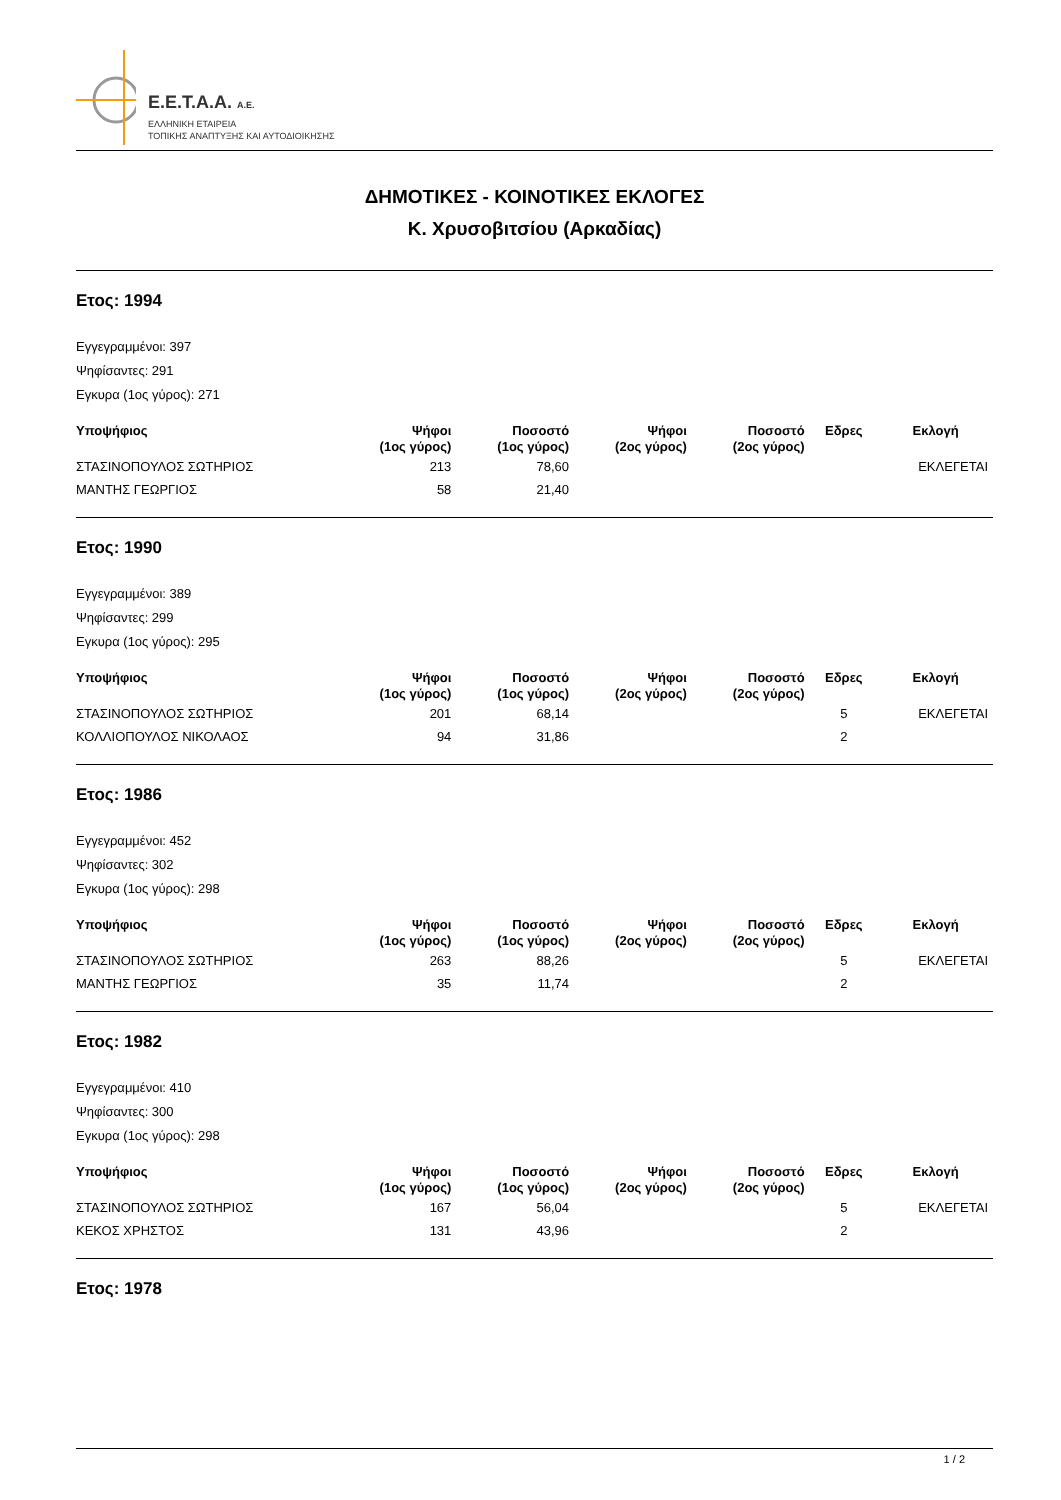E.E.T.A.A. A.E.
ΕΛΛΗΝΙΚΗ ΕΤΑΙΡΕΙΑ
ΤΟΠΙΚΗΣ ΑΝΑΠΤΥΞΗΣ ΚΑΙ ΑΥΤΟΔΙΟΙΚΗΣΗΣ
ΔΗΜΟΤΙΚΕΣ - ΚΟΙΝΟΤΙΚΕΣ ΕΚΛΟΓΕΣ
Κ. Χρυσοβιτσίου (Αρκαδίας)
Ετος: 1994
Εγγεγραμμένοι: 397
Ψηφίσαντες: 291
Εγκυρα (1ος γύρος): 271
| Υποψήφιος | Ψήφοι (1ος γύρος) | Ποσοστό (1ος γύρος) | Ψήφοι (2ος γύρος) | Ποσοστό (2ος γύρος) | Εδρες | Εκλογή |
| --- | --- | --- | --- | --- | --- | --- |
| ΣΤΑΣΙΝΟΠΟΥΛΟΣ ΣΩΤΗΡΙΟΣ | 213 | 78,60 | | | | ΕΚΛΕΓΕΤΑΙ |
| ΜΑΝΤΗΣ ΓΕΩΡΓΙΟΣ | 58 | 21,40 | | | | |
Ετος: 1990
Εγγεγραμμένοι: 389
Ψηφίσαντες: 299
Εγκυρα (1ος γύρος): 295
| Υποψήφιος | Ψήφοι (1ος γύρος) | Ποσοστό (1ος γύρος) | Ψήφοι (2ος γύρος) | Ποσοστό (2ος γύρος) | Εδρες | Εκλογή |
| --- | --- | --- | --- | --- | --- | --- |
| ΣΤΑΣΙΝΟΠΟΥΛΟΣ ΣΩΤΗΡΙΟΣ | 201 | 68,14 | | | 5 | ΕΚΛΕΓΕΤΑΙ |
| ΚΟΛΛΙΟΠΟΥΛΟΣ ΝΙΚΟΛΑΟΣ | 94 | 31,86 | | | 2 | |
Ετος: 1986
Εγγεγραμμένοι: 452
Ψηφίσαντες: 302
Εγκυρα (1ος γύρος): 298
| Υποψήφιος | Ψήφοι (1ος γύρος) | Ποσοστό (1ος γύρος) | Ψήφοι (2ος γύρος) | Ποσοστό (2ος γύρος) | Εδρες | Εκλογή |
| --- | --- | --- | --- | --- | --- | --- |
| ΣΤΑΣΙΝΟΠΟΥΛΟΣ ΣΩΤΗΡΙΟΣ | 263 | 88,26 | | | 5 | ΕΚΛΕΓΕΤΑΙ |
| ΜΑΝΤΗΣ ΓΕΩΡΓΙΟΣ | 35 | 11,74 | | | 2 | |
Ετος: 1982
Εγγεγραμμένοι: 410
Ψηφίσαντες: 300
Εγκυρα (1ος γύρος): 298
| Υποψήφιος | Ψήφοι (1ος γύρος) | Ποσοστό (1ος γύρος) | Ψήφοι (2ος γύρος) | Ποσοστό (2ος γύρος) | Εδρες | Εκλογή |
| --- | --- | --- | --- | --- | --- | --- |
| ΣΤΑΣΙΝΟΠΟΥΛΟΣ ΣΩΤΗΡΙΟΣ | 167 | 56,04 | | | 5 | ΕΚΛΕΓΕΤΑΙ |
| ΚΕΚΟΣ ΧΡΗΣΤΟΣ | 131 | 43,96 | | | 2 | |
Ετος: 1978
1 / 2